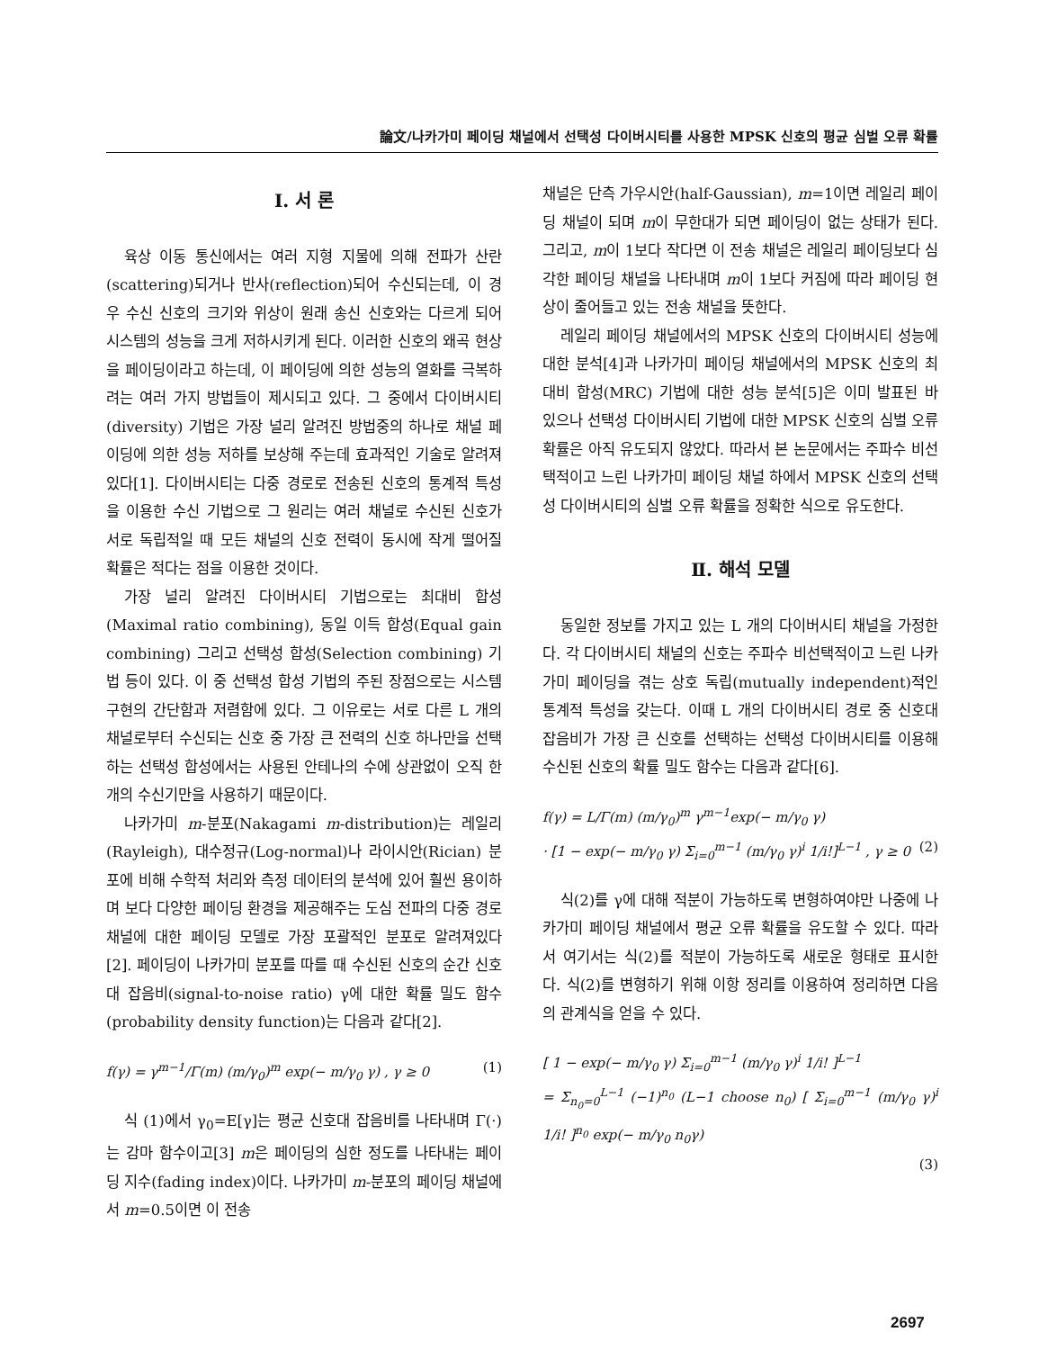論文/나카가미 페이딩 채널에서 선택성 다이버시티를 사용한 MPSK 신호의 평균 심벌 오류 확률
Ⅰ. 서 론
육상 이동 통신에서는 여러 지형 지물에 의해 전파가 산란(scattering)되거나 반사(reflection)되어 수신되는데, 이 경우 수신 신호의 크기와 위상이 원래 송신 신호와는 다르게 되어 시스템의 성능을 크게 저하시키게 된다. 이러한 신호의 왜곡 현상을 페이딩이라고 하는데, 이 페이딩에 의한 성능의 열화를 극복하려는 여러 가지 방법들이 제시되고 있다. 그 중에서 다이버시티(diversity) 기법은 가장 널리 알려진 방법중의 하나로 채널 페이딩에 의한 성능 저하를 보상해 주는데 효과적인 기술로 알려져 있다[1]. 다이버시티는 다중 경로로 전송된 신호의 통계적 특성을 이용한 수신 기법으로 그 원리는 여러 채널로 수신된 신호가 서로 독립적일 때 모든 채널의 신호 전력이 동시에 작게 떨어질 확률은 적다는 점을 이용한 것이다.
가장 널리 알려진 다이버시티 기법으로는 최대비 합성(Maximal ratio combining), 동일 이득 합성(Equal gain combining) 그리고 선택성 합성(Selection combining) 기법 등이 있다. 이 중 선택성 합성 기법의 주된 장점으로는 시스템 구현의 간단함과 저렴함에 있다. 그 이유로는 서로 다른 L 개의 채널로부터 수신되는 신호 중 가장 큰 전력의 신호 하나만을 선택하는 선택성 합성에서는 사용된 안테나의 수에 상관없이 오직 한 개의 수신기만을 사용하기 때문이다.
나카가미 m-분포(Nakagami m-distribution)는 레일리(Rayleigh), 대수정규(Log-normal)나 라이시안(Rician) 분포에 비해 수학적 처리와 측정 데이터의 분석에 있어 훨씬 용이하며 보다 다양한 페이딩 환경을 제공해주는 도심 전파의 다중 경로 채널에 대한 페이딩 모델로 가장 포괄적인 분포로 알려져있다[2]. 페이딩이 나카가미 분포를 따를 때 수신된 신호의 순간 신호대 잡음비(signal-to-noise ratio) γ에 대한 확률 밀도 함수(probability density function)는 다음과 같다[2].
f(γ) = γ<sup>m−1</sup>/Γ(m) (m/γ<sub>0</sub>)<sup>m</sup> exp(− m/γ<sub>0</sub> γ) , γ ≥ 0 (1)
식 (1)에서 γ<sub>0</sub>=E[γ]는 평균 신호대 잡음비를 나타내며 Γ(·)는 감마 함수이고[3] m은 페이딩의 심한 정도를 나타내는 페이딩 지수(fading index)이다. 나카가미 m-분포의 페이딩 채널에서 m=0.5이면 이 전송
채널은 단측 가우시안(half-Gaussian), m=1이면 레일리 페이딩 채널이 되며 m이 무한대가 되면 페이딩이 없는 상태가 된다. 그리고, m이 1보다 작다면 이 전송 채널은 레일리 페이딩보다 심각한 페이딩 채널을 나타내며 m이 1보다 커짐에 따라 페이딩 현상이 줄어들고 있는 전송 채널을 뜻한다.
레일리 페이딩 채널에서의 MPSK 신호의 다이버시티 성능에 대한 분석[4]과 나카가미 페이딩 채널에서의 MPSK 신호의 최대비 합성(MRC) 기법에 대한 성능 분석[5]은 이미 발표된 바 있으나 선택성 다이버시티 기법에 대한 MPSK 신호의 심벌 오류 확률은 아직 유도되지 않았다. 따라서 본 논문에서는 주파수 비선택적이고 느린 나카가미 페이딩 채널 하에서 MPSK 신호의 선택성 다이버시티의 심벌 오류 확률을 정확한 식으로 유도한다.
Ⅱ. 해석 모델
동일한 정보를 가지고 있는 L 개의 다이버시티 채널을 가정한다. 각 다이버시티 채널의 신호는 주파수 비선택적이고 느린 나카가미 페이딩을 겪는 상호 독립(mutually independent)적인 통계적 특성을 갖는다. 이때 L 개의 다이버시티 경로 중 신호대 잡음비가 가장 큰 신호를 선택하는 선택성 다이버시티를 이용해 수신된 신호의 확률 밀도 함수는 다음과 같다[6].
f(γ) = L/Γ(m) (m/γ<sub>0</sub>)<sup>m</sup> γ<sup>m−1</sup>exp(− m/γ<sub>0</sub> γ)
· [1 − exp(− m/γ<sub>0</sub> γ) Σ<sub>i=0</sub><sup>m−1</sup> (m/γ<sub>0</sub> γ)<sup>i</sup> 1/i!]<sup>L−1</sup> , γ ≥ 0 (2)
식(2)를 γ에 대해 적분이 가능하도록 변형하여야만 나중에 나카가미 페이딩 채널에서 평균 오류 확률을 유도할 수 있다. 따라서 여기서는 식(2)를 적분이 가능하도록 새로운 형태로 표시한다. 식(2)를 변형하기 위해 이항 정리를 이용하여 정리하면 다음의 관계식을 얻을 수 있다.
[ 1 − exp(− m/γ<sub>0</sub> γ) Σ<sub>i=0</sub><sup>m−1</sup> (m/γ<sub>0</sub> γ)<sup>i</sup> 1/i! ]<sup>L−1</sup>
= Σ<sub>n<sub>0</sub>=0</sub><sup>L−1</sup> (−1)<sup>n<sub>0</sub></sup> (L−1 choose n<sub>0</sub>) [ Σ<sub>i=0</sub><sup>m−1</sup> (m/γ<sub>0</sub> γ)<sup>i</sup> 1/i! ]<sup>n<sub>0</sub></sup> exp(− m/γ<sub>0</sub> n<sub>0</sub>γ)
(3)
2697